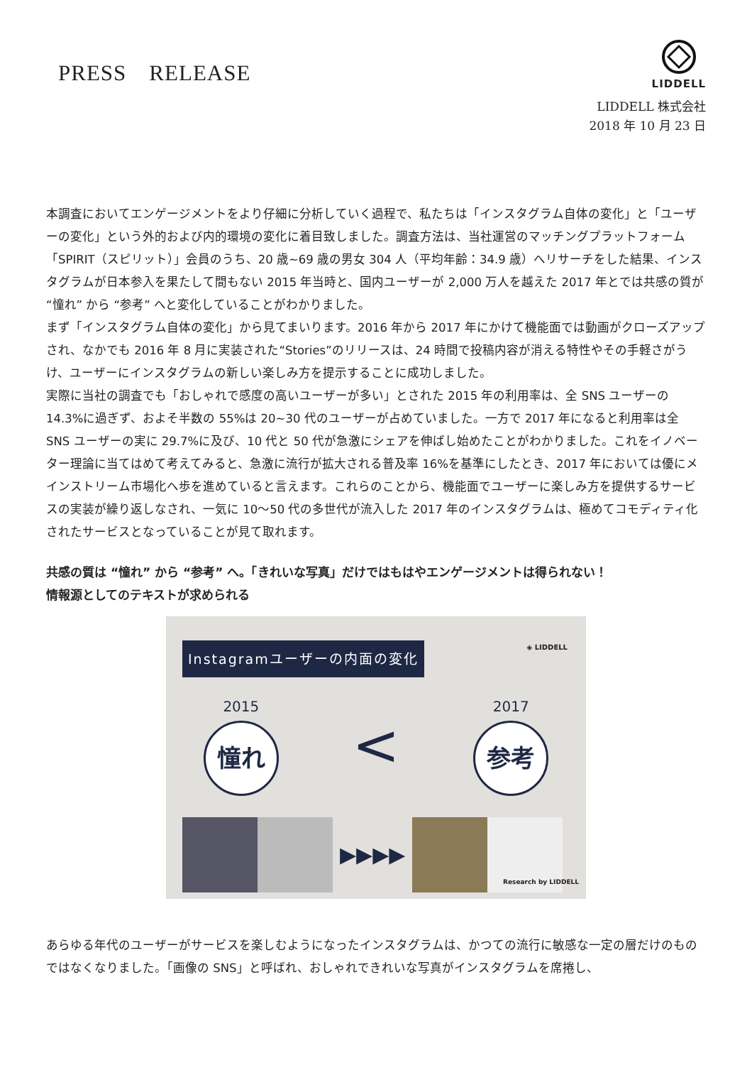PRESS　RELEASE
LIDDELL
LIDDELL 株式会社
2018 年 10 月 23 日
本調査においてエンゲージメントをより仔細に分析していく過程で、私たちは「インスタグラム自体の変化」と「ユーザーの変化」という外的および内的環境の変化に着目致しました。調査方法は、当社運営のマッチングプラットフォーム「SPIRIT（スピリット）」会員のうち、20 歳~69 歳の男女 304 人（平均年齢：34.9 歳）へリサーチをした結果、インスタグラムが日本参入を果たして間もない 2015 年当時と、国内ユーザーが 2,000 万人を越えた 2017 年とでは共感の質が “憧れ” から “参考” へと変化していることがわかりました。
まず「インスタグラム自体の変化」から見てまいります。2016 年から 2017 年にかけて機能面では動画がクローズアップされ、なかでも 2016 年 8 月に実装された“Stories”のリリースは、24 時間で投稿内容が消える特性やその手軽さがうけ、ユーザーにインスタグラムの新しい楽しみ方を提示することに成功しました。
実際に当社の調査でも「おしゃれで感度の高いユーザーが多い」とされた 2015 年の利用率は、全 SNS ユーザーの 14.3%に過ぎず、およそ半数の 55%は 20~30 代のユーザーが占めていました。一方で 2017 年になると利用率は全 SNS ユーザーの実に 29.7%に及び、10 代と 50 代が急激にシェアを伸ばし始めたことがわかりました。これをイノベーター理論に当てはめて考えてみると、急激に流行が拡大される普及率 16%を基準にしたとき、2017 年においては優にメインストリーム市場化へ歩を進めていると言えます。これらのことから、機能面でユーザーに楽しみ方を提供するサービスの実装が繰り返しなされ、一気に 10〜50 代の多世代が流入した 2017 年のインスタグラムは、極めてコモディティ化されたサービスとなっていることが見て取れます。
共感の質は “憧れ” から “参考” へ。「きれいな写真」だけではもはやエンゲージメントは得られない！
情報源としてのテキストが求められる
Instagramユーザーの内面の変化
◈ LIDDELL
2015
憧れ
<
2017
参考
▶▶▶▶
Research by LIDDELL
あらゆる年代のユーザーがサービスを楽しむようになったインスタグラムは、かつての流行に敏感な一定の層だけのものではなくなりました。「画像の SNS」と呼ばれ、おしゃれできれいな写真がインスタグラムを席捲し、